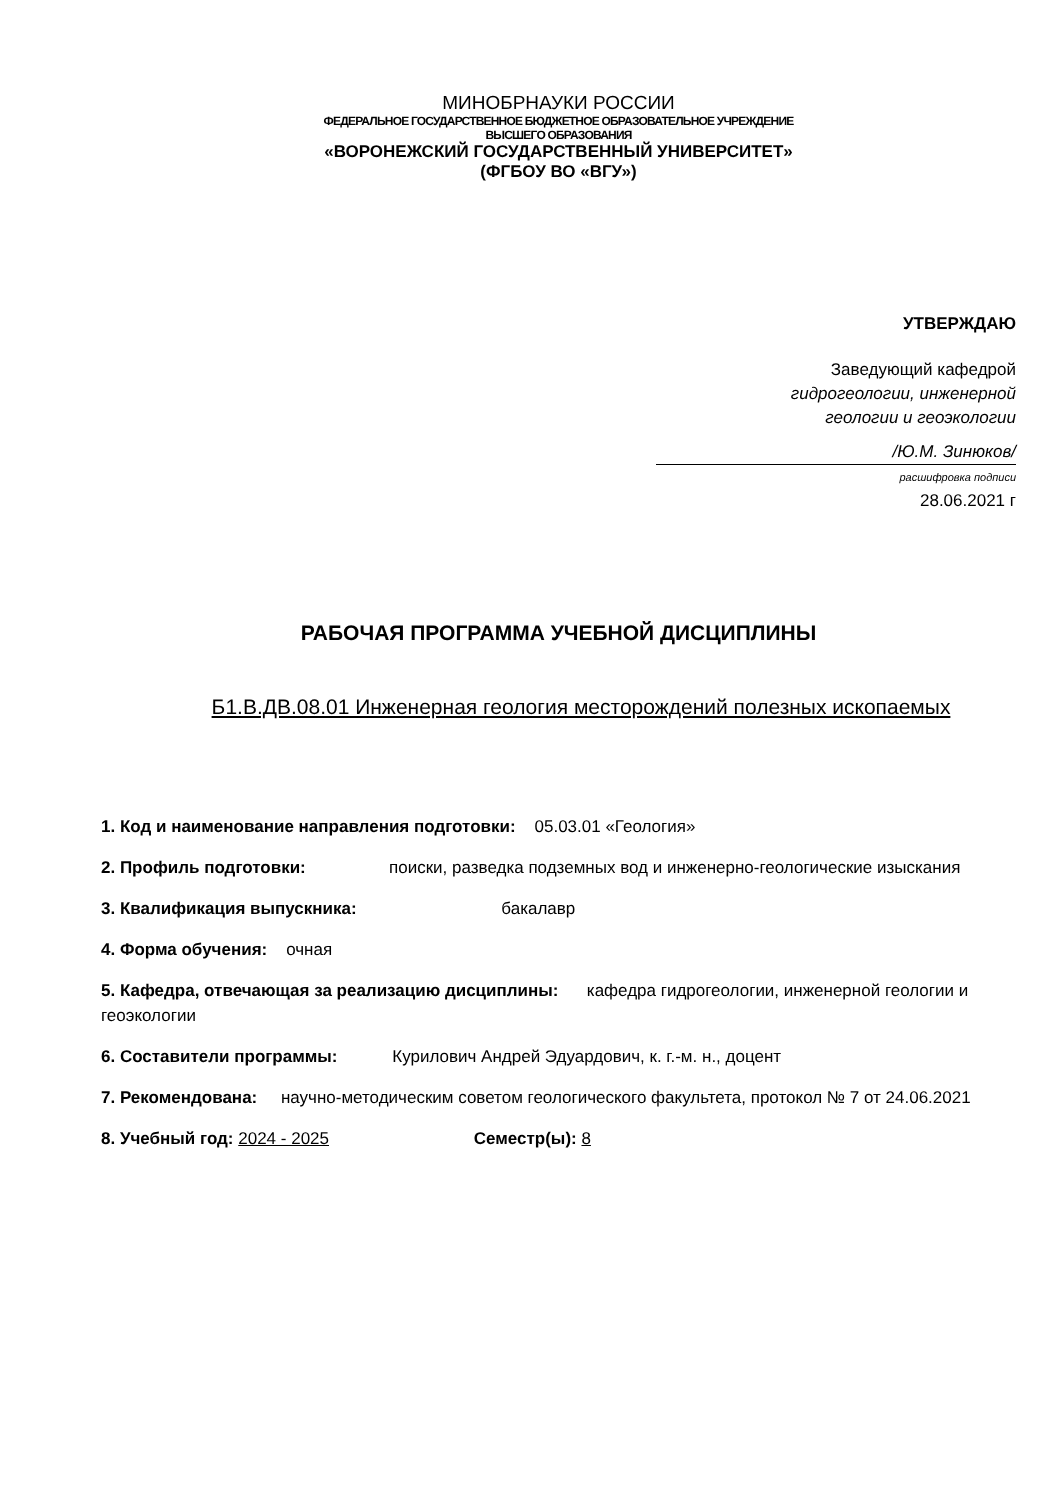МИНОБРНАУКИ РОССИИ
ФЕДЕРАЛЬНОЕ ГОСУДАРСТВЕННОЕ БЮДЖЕТНОЕ ОБРАЗОВАТЕЛЬНОЕ УЧРЕЖДЕНИЕ
ВЫСШЕГО ОБРАЗОВАНИЯ
«ВОРОНЕЖСКИЙ ГОСУДАРСТВЕННЫЙ УНИВЕРСИТЕТ»
(ФГБОУ ВО «ВГУ»)
УТВЕРЖДАЮ
Заведующий кафедрой
гидрогеологии, инженерной
геологии и геоэкологии
/Ю.М. Зинюков/
расшифровка подписи
28.06.2021 г
РАБОЧАЯ ПРОГРАММА УЧЕБНОЙ ДИСЦИПЛИНЫ
Б1.В.ДВ.08.01 Инженерная геология месторождений полезных ископаемых
1. Код и наименование направления подготовки: 05.03.01 «Геология»
2. Профиль подготовки: поиски, разведка подземных вод и инженерно-геологические изыскания
3. Квалификация выпускника: бакалавр
4. Форма обучения: очная
5. Кафедра, отвечающая за реализацию дисциплины: кафедра гидрогеологии, инженерной геологии и геоэкологии
6. Составители программы: Курилович Андрей Эдуардович, к. г.-м. н., доцент
7. Рекомендована: научно-методическим советом геологического факультета, протокол № 7 от 24.06.2021
8. Учебный год: 2024 - 2025 Семестр(ы): 8